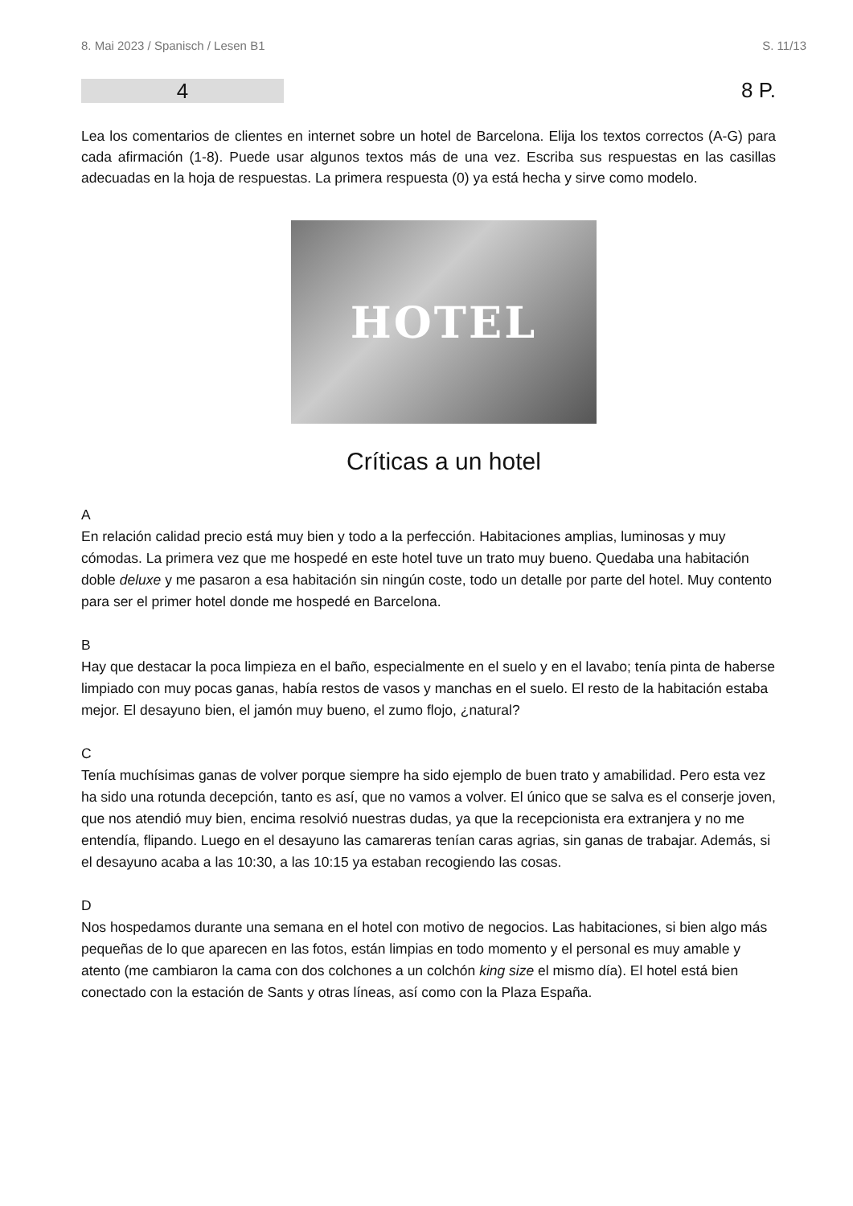8. Mai 2023 / Spanisch / Lesen B1 S. 11/13
4
8 P.
Lea los comentarios de clientes en internet sobre un hotel de Barcelona. Elija los textos correctos (A-G) para cada afirmación (1-8). Puede usar algunos textos más de una vez. Escriba sus respuestas en las casillas adecuadas en la hoja de respuestas. La primera respuesta (0) ya está hecha y sirve como modelo.
HOTEL
Críticas a un hotel
A
En relación calidad precio está muy bien y todo a la perfección. Habitaciones amplias, luminosas y muy cómodas. La primera vez que me hospedé en este hotel tuve un trato muy bueno. Quedaba una habitación doble deluxe y me pasaron a esa habitación sin ningún coste, todo un detalle por parte del hotel. Muy contento para ser el primer hotel donde me hospedé en Barcelona.
B
Hay que destacar la poca limpieza en el baño, especialmente en el suelo y en el lavabo; tenía pinta de haberse limpiado con muy pocas ganas, había restos de vasos y manchas en el suelo. El resto de la habitación estaba mejor. El desayuno bien, el jamón muy bueno, el zumo flojo, ¿natural?
C
Tenía muchísimas ganas de volver porque siempre ha sido ejemplo de buen trato y amabilidad. Pero esta vez ha sido una rotunda decepción, tanto es así, que no vamos a volver. El único que se salva es el conserje joven, que nos atendió muy bien, encima resolvió nuestras dudas, ya que la recepcionista era extranjera y no me entendía, flipando. Luego en el desayuno las camareras tenían caras agrias, sin ganas de trabajar. Además, si el desayuno acaba a las 10:30, a las 10:15 ya estaban recogiendo las cosas.
D
Nos hospedamos durante una semana en el hotel con motivo de negocios. Las habitaciones, si bien algo más pequeñas de lo que aparecen en las fotos, están limpias en todo momento y el personal es muy amable y atento (me cambiaron la cama con dos colchones a un colchón king size el mismo día). El hotel está bien conectado con la estación de Sants y otras líneas, así como con la Plaza España.